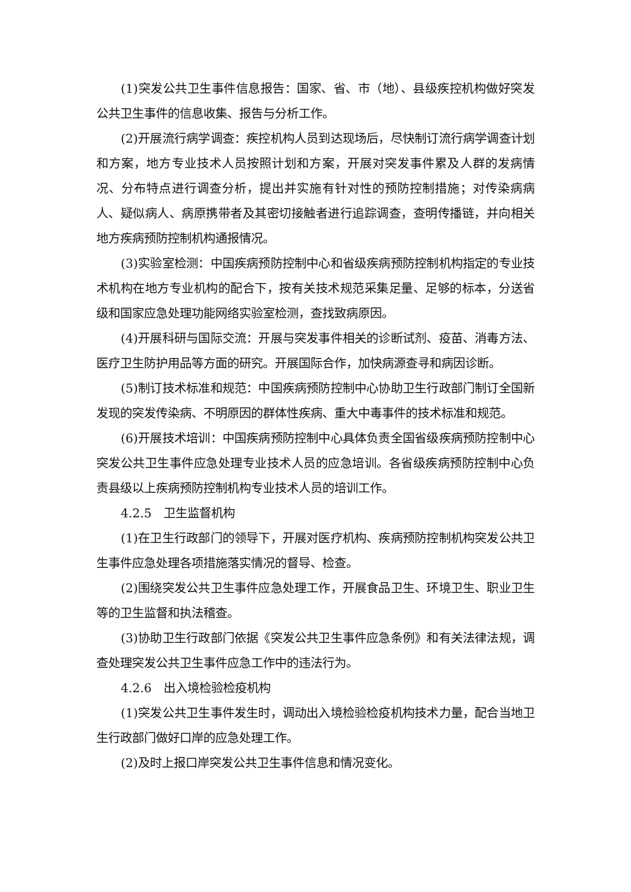(1)突发公共卫生事件信息报告：国家、省、市（地）、县级疾控机构做好突发公共卫生事件的信息收集、报告与分析工作。
(2)开展流行病学调查：疾控机构人员到达现场后，尽快制订流行病学调查计划和方案，地方专业技术人员按照计划和方案，开展对突发事件累及人群的发病情况、分布特点进行调查分析，提出并实施有针对性的预防控制措施；对传染病病人、疑似病人、病原携带者及其密切接触者进行追踪调查，查明传播链，并向相关地方疾病预防控制机构通报情况。
(3)实验室检测：中国疾病预防控制中心和省级疾病预防控制机构指定的专业技术机构在地方专业机构的配合下，按有关技术规范采集足量、足够的标本，分送省级和国家应急处理功能网络实验室检测，查找致病原因。
(4)开展科研与国际交流：开展与突发事件相关的诊断试剂、疫苗、消毒方法、医疗卫生防护用品等方面的研究。开展国际合作，加快病源查寻和病因诊断。
(5)制订技术标准和规范：中国疾病预防控制中心协助卫生行政部门制订全国新发现的突发传染病、不明原因的群体性疾病、重大中毒事件的技术标准和规范。
(6)开展技术培训：中国疾病预防控制中心具体负责全国省级疾病预防控制中心突发公共卫生事件应急处理专业技术人员的应急培训。各省级疾病预防控制中心负责县级以上疾病预防控制机构专业技术人员的培训工作。
4.2.5　卫生监督机构
(1)在卫生行政部门的领导下，开展对医疗机构、疾病预防控制机构突发公共卫生事件应急处理各项措施落实情况的督导、检查。
(2)围绕突发公共卫生事件应急处理工作，开展食品卫生、环境卫生、职业卫生等的卫生监督和执法稽查。
(3)协助卫生行政部门依据《突发公共卫生事件应急条例》和有关法律法规，调查处理突发公共卫生事件应急工作中的违法行为。
4.2.6　出入境检验检疫机构
(1)突发公共卫生事件发生时，调动出入境检验检疫机构技术力量，配合当地卫生行政部门做好口岸的应急处理工作。
(2)及时上报口岸突发公共卫生事件信息和情况变化。